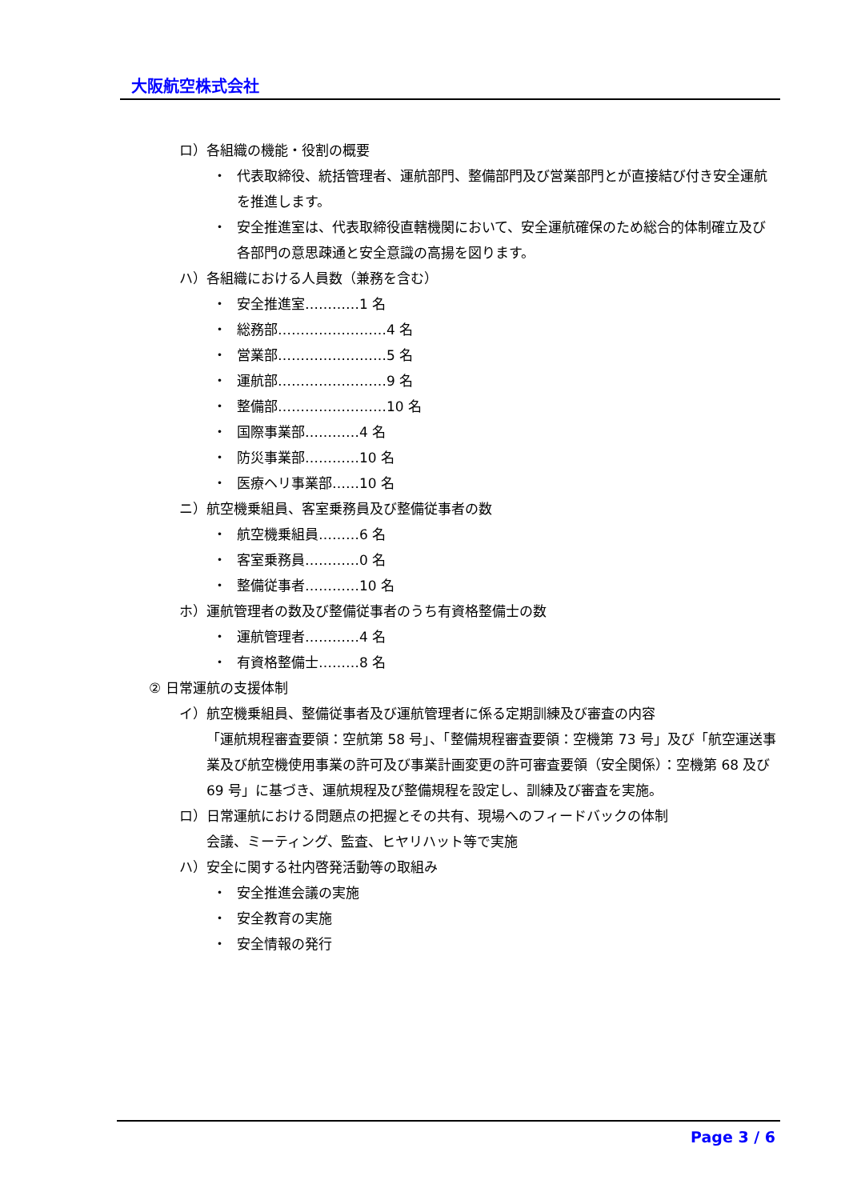大阪航空株式会社
ロ）各組織の機能・役割の概要
・ 代表取締役、統括管理者、運航部門、整備部門及び営業部門とが直接結び付き安全運航を推進します。
・ 安全推進室は、代表取締役直轄機関において、安全運航確保のため総合的体制確立及び各部門の意思疎通と安全意識の高揚を図ります。
ハ）各組織における人員数（兼務を含む）
・ 安全推進室…………1 名
・ 総務部……………………4 名
・ 営業部……………………5 名
・ 運航部……………………9 名
・ 整備部……………………10 名
・ 国際事業部…………4 名
・ 防災事業部…………10 名
・ 医療ヘリ事業部……10 名
ニ）航空機乗組員、客室乗務員及び整備従事者の数
・ 航空機乗組員………6 名
・ 客室乗務員…………0 名
・ 整備従事者…………10 名
ホ）運航管理者の数及び整備従事者のうち有資格整備士の数
・ 運航管理者…………4 名
・ 有資格整備士………8 名
② 日常運航の支援体制
イ）航空機乗組員、整備従事者及び運航管理者に係る定期訓練及び審査の内容
「運航規程審査要領：空航第 58 号」、「整備規程審査要領：空機第 73 号」及び「航空運送事業及び航空機使用事業の許可及び事業計画変更の許可審査要領（安全関係）：空機第 68 及び 69 号」に基づき、運航規程及び整備規程を設定し、訓練及び審査を実施。
ロ）日常運航における問題点の把握とその共有、現場へのフィードバックの体制
会議、ミーティング、監査、ヒヤリハット等で実施
ハ）安全に関する社内啓発活動等の取組み
・ 安全推進会議の実施
・ 安全教育の実施
・ 安全情報の発行
Page 3 / 6